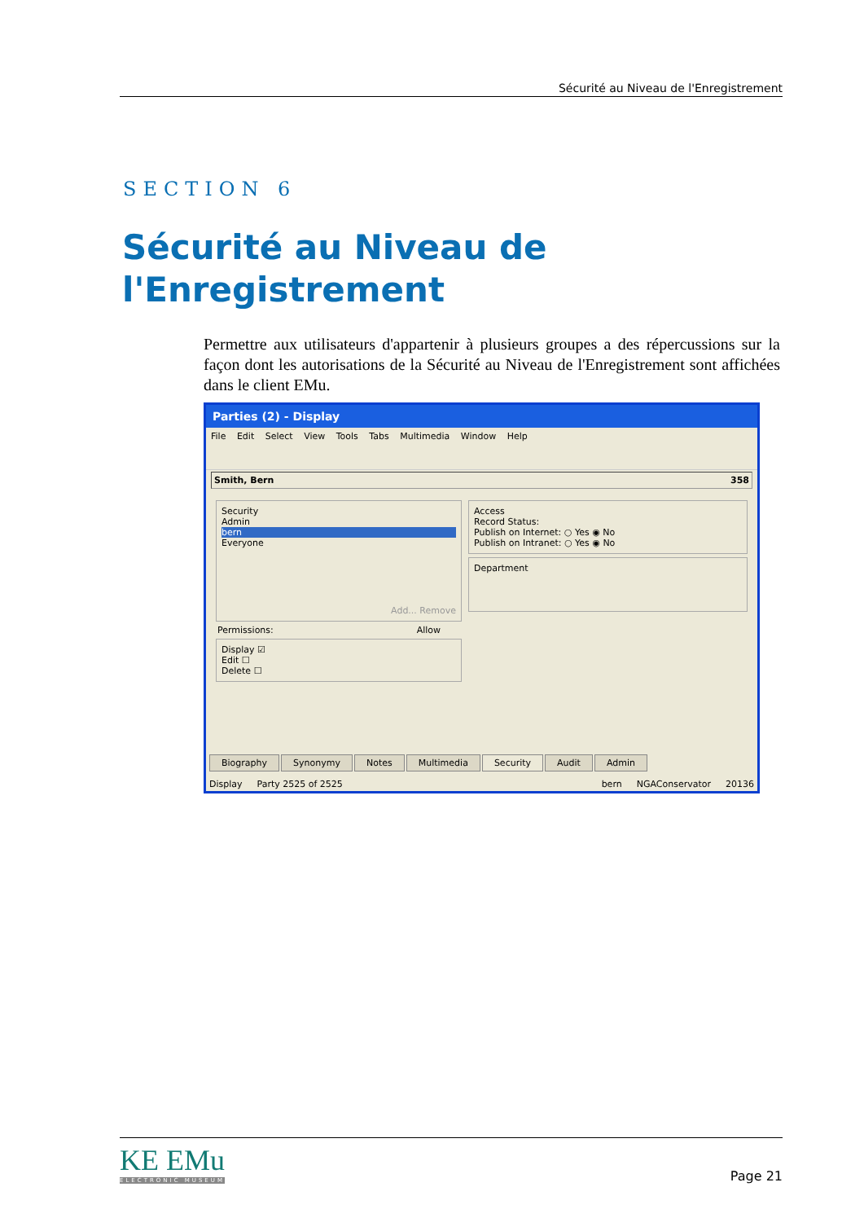Sécurité au Niveau de l'Enregistrement
SECTION 6
Sécurité au Niveau de l'Enregistrement
Permettre aux utilisateurs d'appartenir à plusieurs groupes a des répercussions sur la façon dont les autorisations de la Sécurité au Niveau de l'Enregistrement sont affichées dans le client EMu.
Parties (2) - Display
File Edit Select View Tools Tabs Multimedia Window Help
Smith, Bern 358
Security
Admin
bern
Everyone
Add... Remove
Permissions: Allow
Display ☑
Edit ☐
Delete ☐
Access
Record Status:
Publish on Internet: ○ Yes ◉ No
Publish on Intranet: ○ Yes ◉ No
Department
Biography Synonymy Notes Multimedia Security Audit Admin
Display Party 2525 of 2525 bern NGAConservator 20136
KE EMu
ELECTRONIC MUSEUM
Page 21